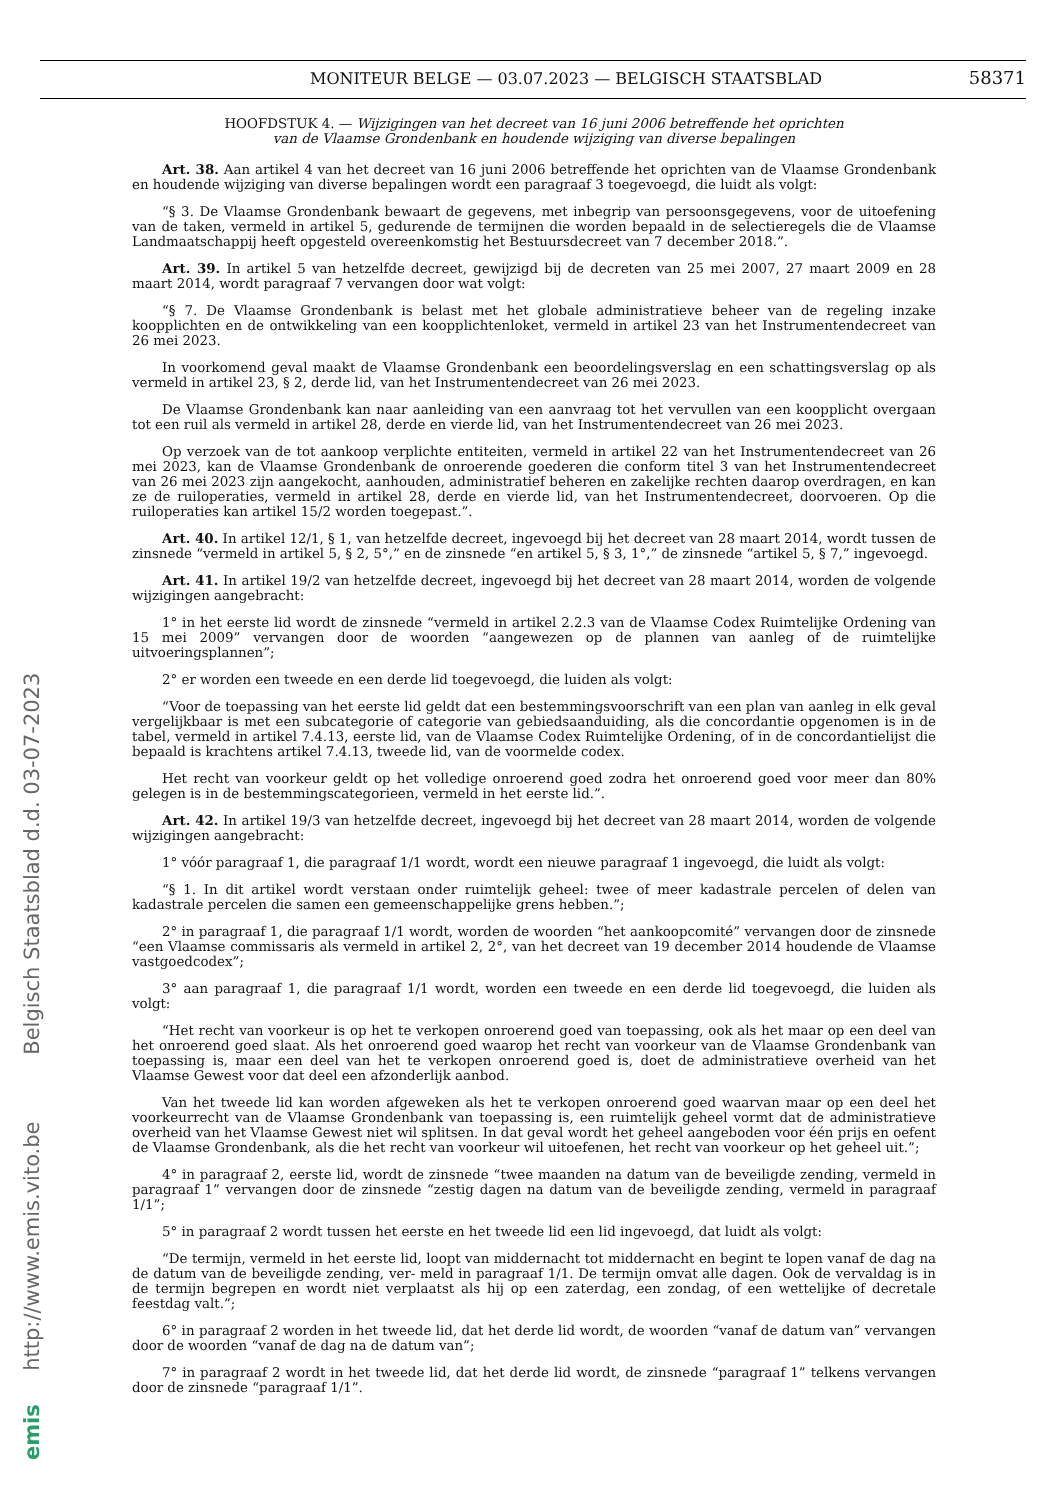MONITEUR BELGE — 03.07.2023 — BELGISCH STAATSBLAD 58371
emis http://www.emis.vito.be Belgisch Staatsblad d.d. 03-07-2023
HOOFDSTUK 4. — Wijzigingen van het decreet van 16 juni 2006 betreffende het oprichten
van de Vlaamse Grondenbank en houdende wijziging van diverse bepalingen
Art. 38. Aan artikel 4 van het decreet van 16 juni 2006 betreffende het oprichten van de Vlaamse Grondenbank en houdende wijziging van diverse bepalingen wordt een paragraaf 3 toegevoegd, die luidt als volgt:
“§ 3. De Vlaamse Grondenbank bewaart de gegevens, met inbegrip van persoonsgegevens, voor de uitoefening van de taken, vermeld in artikel 5, gedurende de termijnen die worden bepaald in de selectieregels die de Vlaamse Landmaatschappij heeft opgesteld overeenkomstig het Bestuursdecreet van 7 december 2018.”.
Art. 39. In artikel 5 van hetzelfde decreet, gewijzigd bij de decreten van 25 mei 2007, 27 maart 2009 en 28 maart 2014, wordt paragraaf 7 vervangen door wat volgt:
“§ 7. De Vlaamse Grondenbank is belast met het globale administratieve beheer van de regeling inzake koopplichten en de ontwikkeling van een koopplichtenloket, vermeld in artikel 23 van het Instrumentendecreet van 26 mei 2023.
In voorkomend geval maakt de Vlaamse Grondenbank een beoordelingsverslag en een schattingsverslag op als vermeld in artikel 23, § 2, derde lid, van het Instrumentendecreet van 26 mei 2023.
De Vlaamse Grondenbank kan naar aanleiding van een aanvraag tot het vervullen van een koopplicht overgaan tot een ruil als vermeld in artikel 28, derde en vierde lid, van het Instrumentendecreet van 26 mei 2023.
Op verzoek van de tot aankoop verplichte entiteiten, vermeld in artikel 22 van het Instrumentendecreet van 26 mei 2023, kan de Vlaamse Grondenbank de onroerende goederen die conform titel 3 van het Instrumentendecreet van 26 mei 2023 zijn aangekocht, aanhouden, administratief beheren en zakelijke rechten daarop overdragen, en kan ze de ruiloperaties, vermeld in artikel 28, derde en vierde lid, van het Instrumentendecreet, doorvoeren. Op die ruiloperaties kan artikel 15/2 worden toegepast.”.
Art. 40. In artikel 12/1, § 1, van hetzelfde decreet, ingevoegd bij het decreet van 28 maart 2014, wordt tussen de zinsnede “vermeld in artikel 5, § 2, 5°,” en de zinsnede “en artikel 5, § 3, 1°,” de zinsnede “artikel 5, § 7,” ingevoegd.
Art. 41. In artikel 19/2 van hetzelfde decreet, ingevoegd bij het decreet van 28 maart 2014, worden de volgende wijzigingen aangebracht:
1° in het eerste lid wordt de zinsnede “vermeld in artikel 2.2.3 van de Vlaamse Codex Ruimtelijke Ordening van 15 mei 2009” vervangen door de woorden “aangewezen op de plannen van aanleg of de ruimtelijke uitvoeringsplannen”;
2° er worden een tweede en een derde lid toegevoegd, die luiden als volgt:
“Voor de toepassing van het eerste lid geldt dat een bestemmingsvoorschrift van een plan van aanleg in elk geval vergelijkbaar is met een subcategorie of categorie van gebiedsaanduiding, als die concordantie opgenomen is in de tabel, vermeld in artikel 7.4.13, eerste lid, van de Vlaamse Codex Ruimtelijke Ordening, of in de concordantielijst die bepaald is krachtens artikel 7.4.13, tweede lid, van de voormelde codex.
Het recht van voorkeur geldt op het volledige onroerend goed zodra het onroerend goed voor meer dan 80% gelegen is in de bestemmingscategorieen, vermeld in het eerste lid.”.
Art. 42. In artikel 19/3 van hetzelfde decreet, ingevoegd bij het decreet van 28 maart 2014, worden de volgende wijzigingen aangebracht:
1° vóór paragraaf 1, die paragraaf 1/1 wordt, wordt een nieuwe paragraaf 1 ingevoegd, die luidt als volgt:
“§ 1. In dit artikel wordt verstaan onder ruimtelijk geheel: twee of meer kadastrale percelen of delen van kadastrale percelen die samen een gemeenschappelijke grens hebben.”;
2° in paragraaf 1, die paragraaf 1/1 wordt, worden de woorden “het aankoopcomité” vervangen door de zinsnede “een Vlaamse commissaris als vermeld in artikel 2, 2°, van het decreet van 19 december 2014 houdende de Vlaamse vastgoedcodex”;
3° aan paragraaf 1, die paragraaf 1/1 wordt, worden een tweede en een derde lid toegevoegd, die luiden als volgt:
“Het recht van voorkeur is op het te verkopen onroerend goed van toepassing, ook als het maar op een deel van het onroerend goed slaat. Als het onroerend goed waarop het recht van voorkeur van de Vlaamse Grondenbank van toepassing is, maar een deel van het te verkopen onroerend goed is, doet de administratieve overheid van het Vlaamse Gewest voor dat deel een afzonderlijk aanbod.
Van het tweede lid kan worden afgeweken als het te verkopen onroerend goed waarvan maar op een deel het voorkeurrecht van de Vlaamse Grondenbank van toepassing is, een ruimtelijk geheel vormt dat de administratieve overheid van het Vlaamse Gewest niet wil splitsen. In dat geval wordt het geheel aangeboden voor één prijs en oefent de Vlaamse Grondenbank, als die het recht van voorkeur wil uitoefenen, het recht van voorkeur op het geheel uit.”;
4° in paragraaf 2, eerste lid, wordt de zinsnede “twee maanden na datum van de beveiligde zending, vermeld in paragraaf 1” vervangen door de zinsnede “zestig dagen na datum van de beveiligde zending, vermeld in paragraaf 1/1”;
5° in paragraaf 2 wordt tussen het eerste en het tweede lid een lid ingevoegd, dat luidt als volgt:
“De termijn, vermeld in het eerste lid, loopt van middernacht tot middernacht en begint te lopen vanaf de dag na de datum van de beveiligde zending, ver- meld in paragraaf 1/1. De termijn omvat alle dagen. Ook de vervaldag is in de termijn begrepen en wordt niet verplaatst als hij op een zaterdag, een zondag, of een wettelijke of decretale feestdag valt.”;
6° in paragraaf 2 worden in het tweede lid, dat het derde lid wordt, de woorden “vanaf de datum van” vervangen door de woorden “vanaf de dag na de datum van”;
7° in paragraaf 2 wordt in het tweede lid, dat het derde lid wordt, de zinsnede “paragraaf 1” telkens vervangen door de zinsnede “paragraaf 1/1”.